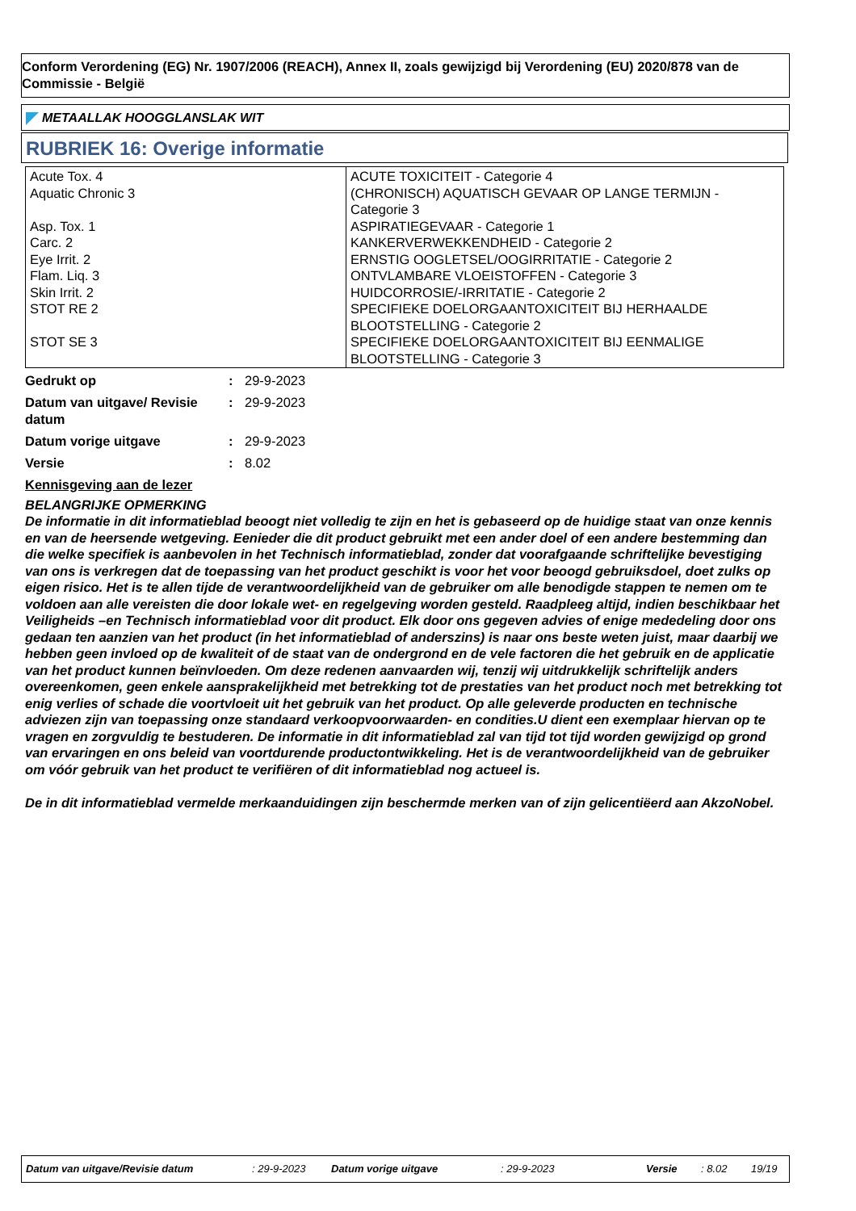Conform Verordening (EG) Nr. 1907/2006 (REACH), Annex II, zoals gewijzigd bij Verordening (EU) 2020/878 van de Commissie - België
METAALLAK HOOGGLANSLAK WIT
RUBRIEK 16: Overige informatie
| Acute Tox. 4 Aquatic Chronic 3 Asp. Tox. 1 Carc. 2 Eye Irrit. 2 Flam. Liq. 3 Skin Irrit. 2 STOT RE 2 STOT SE 3 | ACUTE TOXICITEIT - Categorie 4 (CHRONISCH) AQUATISCH GEVAAR OP LANGE TERMIJN - Categorie 3 ASPIRATIEGEVAAR - Categorie 1 KANKERVERWEKKENDHEID - Categorie 2 ERNSTIG OOGLETSEL/OOGIRRITATIE - Categorie 2 ONTVLAMBARE VLOEISTOFFEN - Categorie 3 HUIDCORROSIE/-IRRITATIE - Categorie 2 SPECIFIEKE DOELORGAANTOXICITEIT BIJ HERHAALDE BLOOTSTELLING - Categorie 2 SPECIFIEKE DOELORGAANTOXICITEIT BIJ EENMALIGE BLOOTSTELLING - Categorie 3 |
| Gedrukt op | : | 29-9-2023 |
| Datum van uitgave/ Revisie datum | : | 29-9-2023 |
| Datum vorige uitgave | : | 29-9-2023 |
| Versie | : | 8.02 |
Kennisgeving aan de lezer
BELANGRIJKE OPMERKING
De informatie in dit informatieblad beoogt niet volledig te zijn en het is gebaseerd op de huidige staat van onze kennis en van de heersende wetgeving. Eenieder die dit product gebruikt met een ander doel of een andere bestemming dan die welke specifiek is aanbevolen in het Technisch informatieblad, zonder dat voorafgaande schriftelijke bevestiging van ons is verkregen dat de toepassing van het product geschikt is voor het voor beoogd gebruiksdoel, doet zulks op eigen risico. Het is te allen tijde de verantwoordelijkheid van de gebruiker om alle benodigde stappen te nemen om te voldoen aan alle vereisten die door lokale wet- en regelgeving worden gesteld. Raadpleeg altijd, indien beschikbaar het Veiligheids –en Technisch informatieblad voor dit product. Elk door ons gegeven advies of enige mededeling door ons gedaan ten aanzien van het product (in het informatieblad of anderszins) is naar ons beste weten juist, maar daarbij we hebben geen invloed op de kwaliteit of de staat van de ondergrond en de vele factoren die het gebruik en de applicatie van het product kunnen beïnvloeden. Om deze redenen aanvaarden wij, tenzij wij uitdrukkelijk schriftelijk anders overeenkomen, geen enkele aansprakelijkheid met betrekking tot de prestaties van het product noch met betrekking tot enig verlies of schade die voortvloeit uit het gebruik van het product. Op alle geleverde producten en technische adviezen zijn van toepassing onze standaard verkoopvoorwaarden- en condities.U dient een exemplaar hiervan op te vragen en zorgvuldig te bestuderen. De informatie in dit informatieblad zal van tijd tot tijd worden gewijzigd op grond van ervaringen en ons beleid van voortdurende productontwikkeling. Het is de verantwoordelijkheid van de gebruiker om vóór gebruik van het product te verifiëren of dit informatieblad nog actueel is.
De in dit informatieblad vermelde merkaanduidingen zijn beschermde merken van of zijn gelicentiëerd aan AkzoNobel.
Datum van uitgave/Revisie datum: 29-9-2023 Datum vorige uitgave: 29-9-2023 Versie: 8.02 19/19